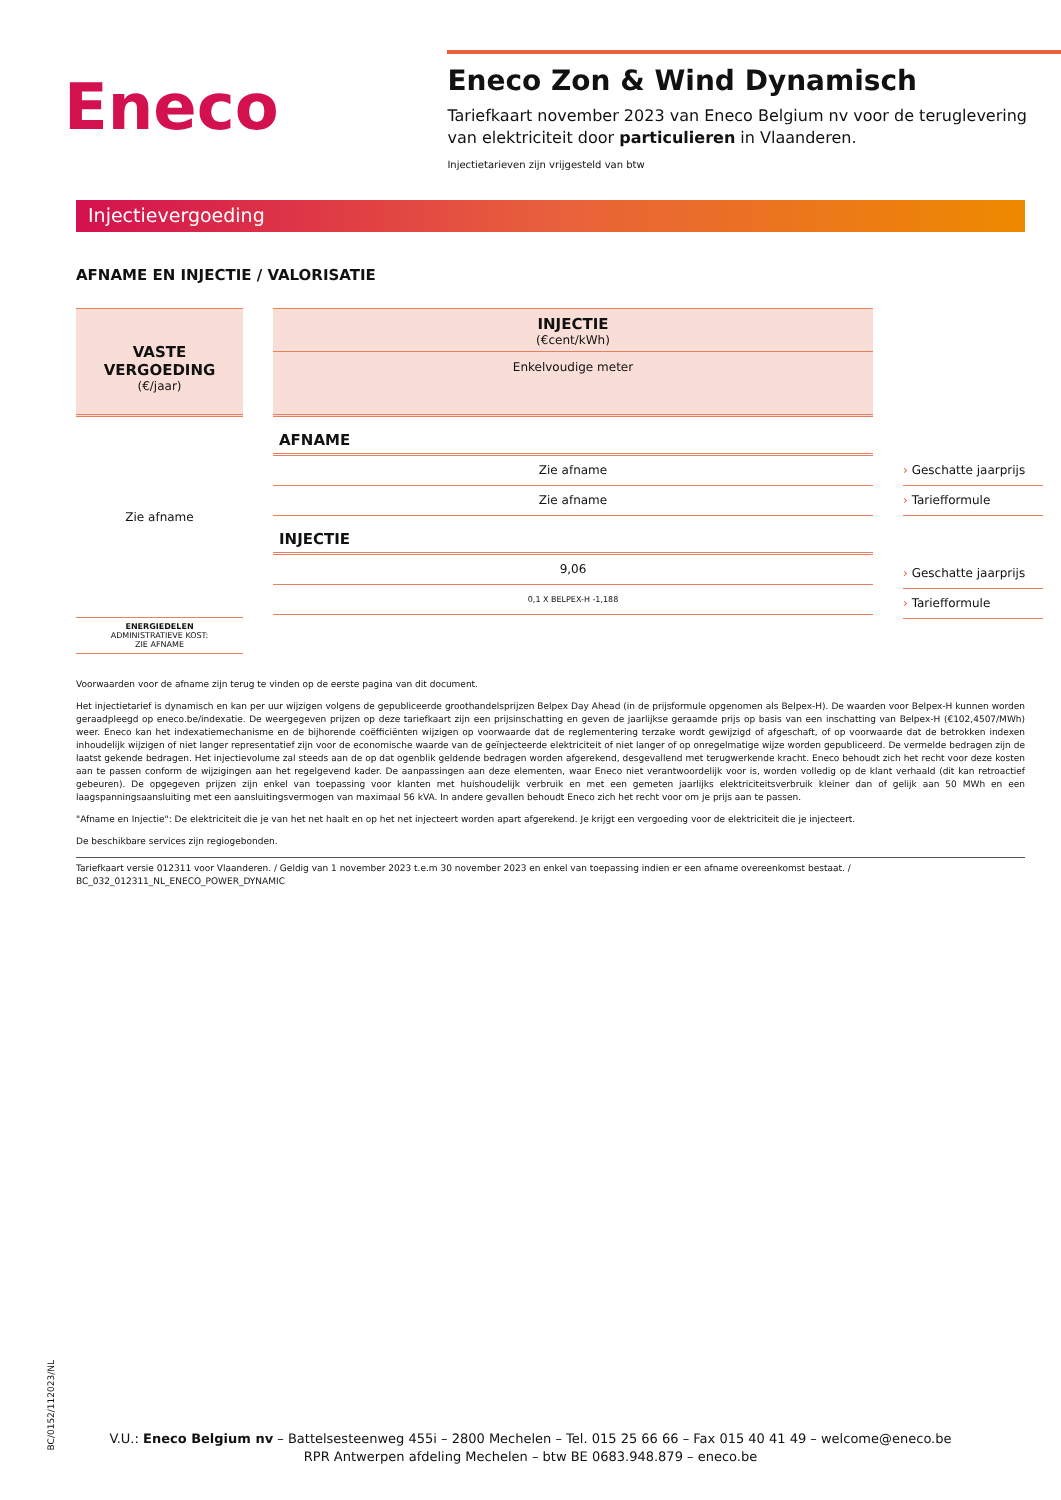Eneco
Eneco Zon & Wind Dynamisch
Tariefkaart november 2023 van Eneco Belgium nv voor de teruglevering van elektriciteit door particulieren in Vlaanderen.
Injectietarieven zijn vrijgesteld van btw
Injectievergoeding
AFNAME EN INJECTIE / VALORISATIE
VASTE VERGOEDING
(€/jaar)
Zie afname
ENERGIEDELEN
ADMINISTRATIEVE KOST:
ZIE AFNAME
INJECTIE
(€cent/kWh)
Enkelvoudige meter
AFNAME
Zie afname
Zie afname
INJECTIE
9,06
0,1 X BELPEX-H -1,188
› Geschatte jaarprijs
› Tariefformule
› Geschatte jaarprijs
› Tariefformule
Voorwaarden voor de afname zijn terug te vinden op de eerste pagina van dit document.
Het injectietarief is dynamisch en kan per uur wijzigen volgens de gepubliceerde groothandelsprijzen Belpex Day Ahead (in de prijsformule opgenomen als Belpex-H). De waarden voor Belpex-H kunnen worden geraadpleegd op eneco.be/indexatie. De weergegeven prijzen op deze tariefkaart zijn een prijsinschatting en geven de jaarlijkse geraamde prijs op basis van een inschatting van Belpex-H (€102,4507/MWh) weer. Eneco kan het indexatiemechanisme en de bijhorende coëfficiënten wijzigen op voorwaarde dat de reglementering terzake wordt gewijzigd of afgeschaft, of op voorwaarde dat de betrokken indexen inhoudelijk wijzigen of niet langer representatief zijn voor de economische waarde van de geïnjecteerde elektriciteit of niet langer of op onregelmatige wijze worden gepubliceerd. De vermelde bedragen zijn de laatst gekende bedragen. Het injectievolume zal steeds aan de op dat ogenblik geldende bedragen worden afgerekend, desgevallend met terugwerkende kracht. Eneco behoudt zich het recht voor deze kosten aan te passen conform de wijzigingen aan het regelgevend kader. De aanpassingen aan deze elementen, waar Eneco niet verantwoordelijk voor is, worden volledig op de klant verhaald (dit kan retroactief gebeuren). De opgegeven prijzen zijn enkel van toepassing voor klanten met huishoudelijk verbruik en met een gemeten jaarlijks elektriciteitsverbruik kleiner dan of gelijk aan 50 MWh en een laagspanningsaansluiting met een aansluitingsvermogen van maximaal 56 kVA. In andere gevallen behoudt Eneco zich het recht voor om je prijs aan te passen.
"Afname en Injectie": De elektriciteit die je van het net haalt en op het net injecteert worden apart afgerekend. Je krijgt een vergoeding voor de elektriciteit die je injecteert.
De beschikbare services zijn regiogebonden.
Tariefkaart versie 012311 voor Vlaanderen. / Geldig van 1 november 2023 t.e.m 30 november 2023 en enkel van toepassing indien er een afname overeenkomst bestaat. /
BC_032_012311_NL_ENECO_POWER_DYNAMIC
BC/0152/112023/NL
V.U.: Eneco Belgium nv – Battelsesteenweg 455i – 2800 Mechelen – Tel. 015 25 66 66 – Fax 015 40 41 49 – welcome@eneco.be
RPR Antwerpen afdeling Mechelen – btw BE 0683.948.879 – eneco.be